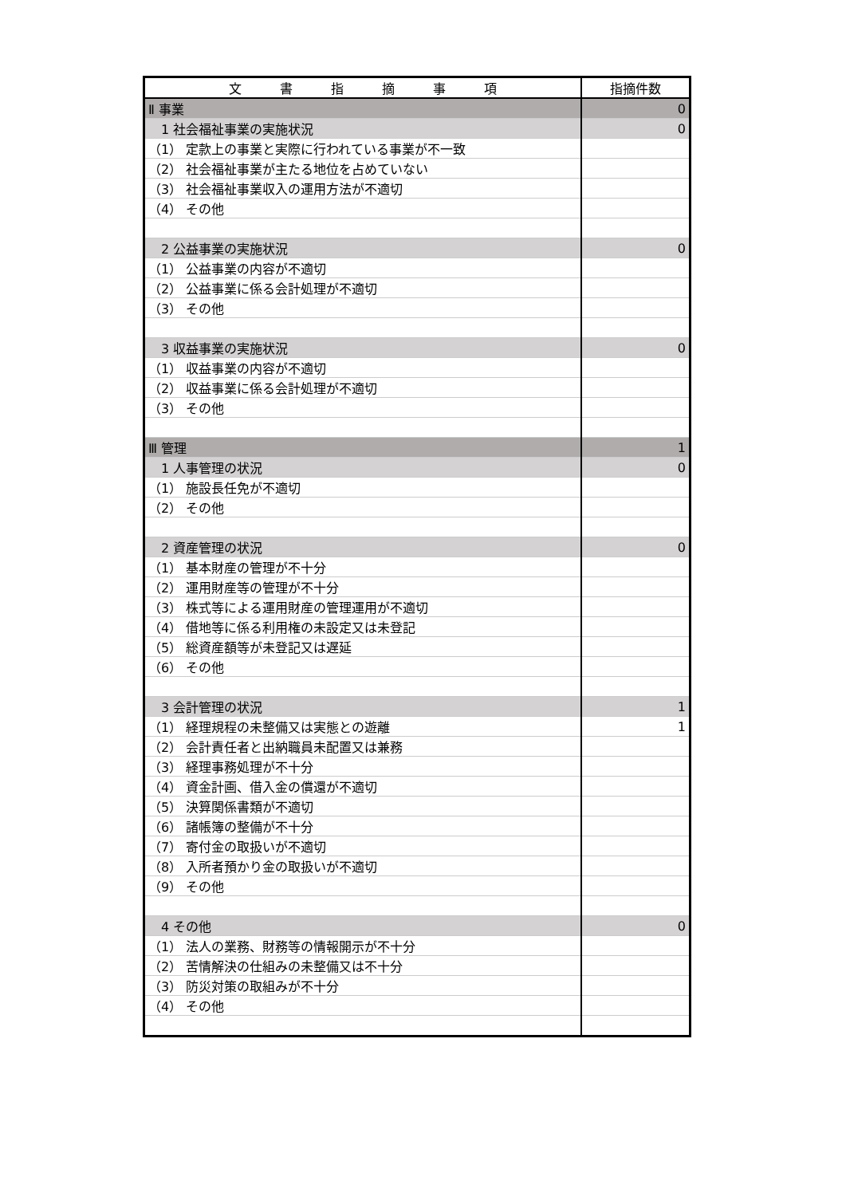| 文 書 指 摘 事 項 | 指摘件数 |
| --- | --- |
| Ⅱ 事業 | 0 |
| 1 社会福祉事業の実施状況 | 0 |
| （1） 定款上の事業と実際に行われている事業が不一致 | |
| （2） 社会福祉事業が主たる地位を占めていない | |
| （3） 社会福祉事業収入の運用方法が不適切 | |
| （4） その他 | |
| 2 公益事業の実施状況 | 0 |
| （1） 公益事業の内容が不適切 | |
| （2） 公益事業に係る会計処理が不適切 | |
| （3） その他 | |
| 3 収益事業の実施状況 | 0 |
| （1） 収益事業の内容が不適切 | |
| （2） 収益事業に係る会計処理が不適切 | |
| （3） その他 | |
| Ⅲ 管理 | 1 |
| 1 人事管理の状況 | 0 |
| （1） 施設長任免が不適切 | |
| （2） その他 | |
| 2 資産管理の状況 | 0 |
| （1） 基本財産の管理が不十分 | |
| （2） 運用財産等の管理が不十分 | |
| （3） 株式等による運用財産の管理運用が不適切 | |
| （4） 借地等に係る利用権の未設定又は未登記 | |
| （5） 総資産額等が未登記又は遅延 | |
| （6） その他 | |
| 3 会計管理の状況 | 1 |
| （1） 経理規程の未整備又は実態との遊離 | 1 |
| （2） 会計責任者と出納職員未配置又は兼務 | |
| （3） 経理事務処理が不十分 | |
| （4） 資金計画、借入金の償還が不適切 | |
| （5） 決算関係書類が不適切 | |
| （6） 諸帳簿の整備が不十分 | |
| （7） 寄付金の取扱いが不適切 | |
| （8） 入所者預かり金の取扱いが不適切 | |
| （9） その他 | |
| 4 その他 | 0 |
| （1） 法人の業務、財務等の情報開示が不十分 | |
| （2） 苦情解決の仕組みの未整備又は不十分 | |
| （3） 防災対策の取組みが不十分 | |
| （4） その他 | |